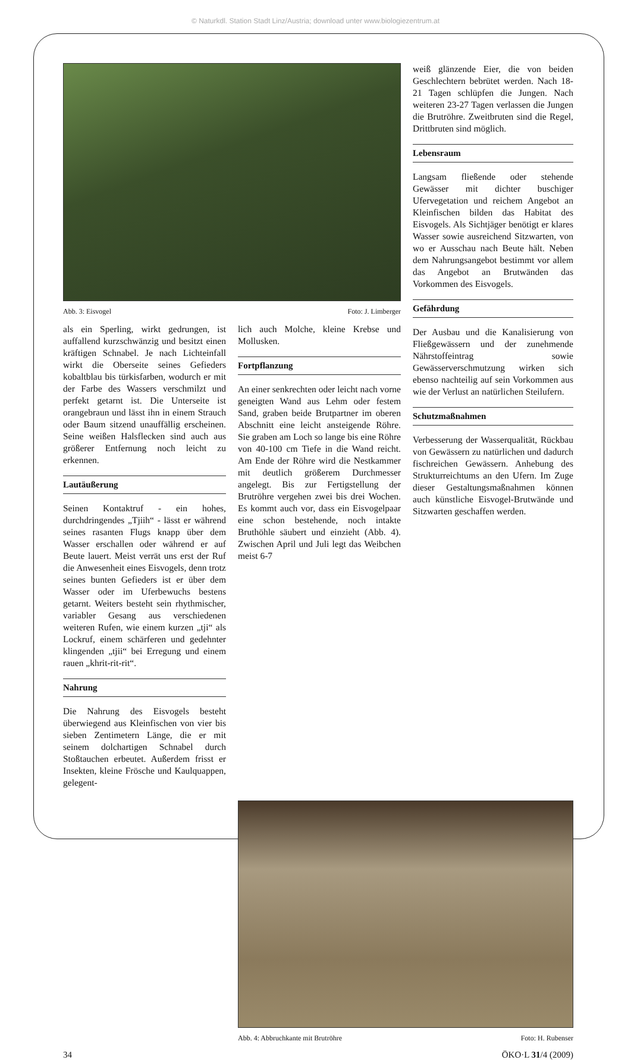© Naturkdl. Station Stadt Linz/Austria; download unter www.biologiezentrum.at
Abb. 3: Eisvogel Foto: J. Limberger
als ein Sperling, wirkt gedrungen, ist auffallend kurzschwänzig und besitzt einen kräftigen Schnabel. Je nach Lichteinfall wirkt die Oberseite seines Gefieders kobaltblau bis türkisfarben, wodurch er mit der Farbe des Wassers verschmilzt und perfekt getarnt ist. Die Unterseite ist orangebraun und lässt ihn in einem Strauch oder Baum sitzend unauffällig erscheinen. Seine weißen Halsflecken sind auch aus größerer Entfernung noch leicht zu erkennen.
Lautäußerung
Seinen Kontaktruf - ein hohes, durchdringendes „Tjiih“ - lässt er während seines rasanten Flugs knapp über dem Wasser erschallen oder während er auf Beute lauert. Meist verrät uns erst der Ruf die Anwesenheit eines Eisvogels, denn trotz seines bunten Gefieders ist er über dem Wasser oder im Uferbewuchs bestens getarnt. Weiters besteht sein rhythmischer, variabler Gesang aus verschiedenen weiteren Rufen, wie einem kurzen „tji“ als Lockruf, einem schärferen und gedehnter klingenden „tjii“ bei Erregung und einem rauen „khrit-rit-rit“.
Nahrung
Die Nahrung des Eisvogels besteht überwiegend aus Kleinfischen von vier bis sieben Zentimetern Länge, die er mit seinem dolchartigen Schnabel durch Stoßtauchen erbeutet. Außerdem frisst er Insekten, kleine Frösche und Kaulquappen, gelegent-
lich auch Molche, kleine Krebse und Mollusken.
Fortpflanzung
An einer senkrechten oder leicht nach vorne geneigten Wand aus Lehm oder festem Sand, graben beide Brutpartner im oberen Abschnitt eine leicht ansteigende Röhre. Sie graben am Loch so lange bis eine Röhre von 40-100 cm Tiefe in die Wand reicht. Am Ende der Röhre wird die Nestkammer mit deutlich größerem Durchmesser angelegt. Bis zur Fertigstellung der Brutröhre vergehen zwei bis drei Wochen. Es kommt auch vor, dass ein Eisvogelpaar eine schon bestehende, noch intakte Bruthöhle säubert und einzieht (Abb. 4). Zwischen April und Juli legt das Weibchen meist 6-7
weiß glänzende Eier, die von beiden Geschlechtern bebrütet werden. Nach 18-21 Tagen schlüpfen die Jungen. Nach weiteren 23-27 Tagen verlassen die Jungen die Brutröhre. Zweitbruten sind die Regel, Drittbruten sind möglich.
Lebensraum
Langsam fließende oder stehende Gewässer mit dichter buschiger Ufervegetation und reichem Angebot an Kleinfischen bilden das Habitat des Eisvogels. Als Sichtjäger benötigt er klares Wasser sowie ausreichend Sitzwarten, von wo er Ausschau nach Beute hält. Neben dem Nahrungsangebot bestimmt vor allem das Angebot an Brutwänden das Vorkommen des Eisvogels.
Gefährdung
Der Ausbau und die Kanalisierung von Fließgewässern und der zunehmende Nährstoffeintrag sowie Gewässerverschmutzung wirken sich ebenso nachteilig auf sein Vorkommen aus wie der Verlust an natürlichen Steilufern.
Schutzmaßnahmen
Verbesserung der Wasserqualität, Rückbau von Gewässern zu natürlichen und dadurch fischreichen Gewässern. Anhebung des Strukturreichtums an den Ufern. Im Zuge dieser Gestaltungsmaßnahmen können auch künstliche Eisvogel-Brutwände und Sitzwarten geschaffen werden.
Abb. 4: Abbruchkante mit Brutröhre Foto: H. Rubenser
34 ÖKO·L 31/4 (2009)